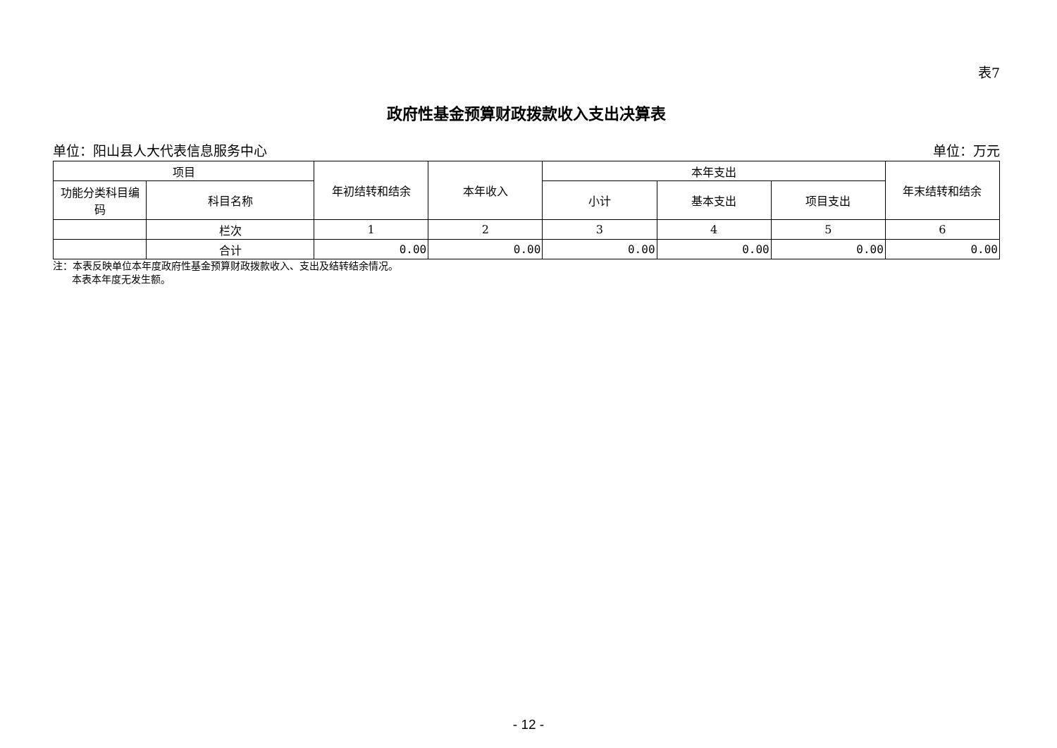表7
政府性基金预算财政拨款收入支出决算表
单位：阳山县人大代表信息服务中心 单位：万元
| 项目 | | 年初结转和结余 | 本年收入 | 本年支出 | | | 年末结转和结余 |
| --- | --- | --- | --- | --- | --- | --- | --- |
| 功能分类科目编码 | 科目名称 | | | 小计 | 基本支出 | 项目支出 | |
| | 栏次 | 1 | 2 | 3 | 4 | 5 | 6 |
| | 合计 | 0.00 | 0.00 | 0.00 | 0.00 | 0.00 | 0.00 |
注：本表反映单位本年度政府性基金预算财政拨款收入、支出及结转结余情况。
本表本年度无发生额。
- 12 -